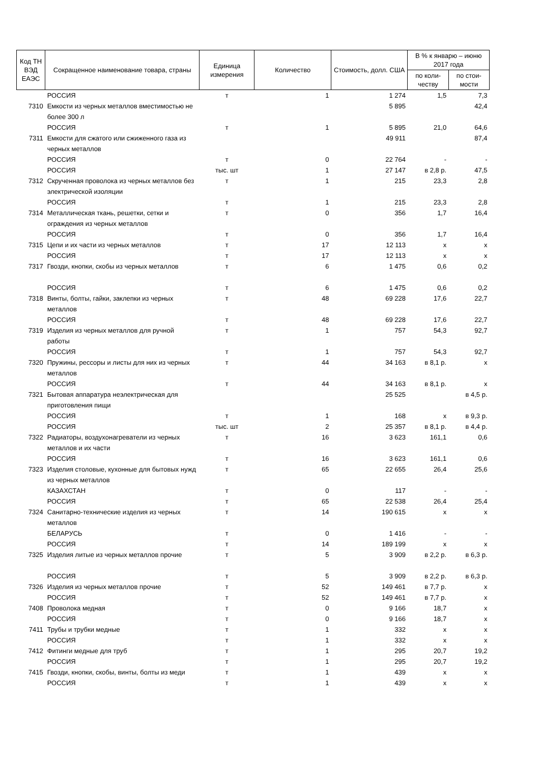| Код ТН ВЭД ЕАЭС | Сокращенное наименование товара, страны | Единица измерения | Количество | Стоимость, долл. США | В % к январю – июню 2017 года | |
| --- | --- | --- | --- | --- | --- | --- |
| | | | | | по коли-честву | по стои-мости |
| | РОССИЯ | т | 1 | 1 274 | 1,5 | 7,3 |
| 7310 | Емкости из черных металлов вместимостью не более 300 л | | | 5 895 | | 42,4 |
| | РОССИЯ | т | 1 | 5 895 | 21,0 | 64,6 |
| 7311 | Емкости для сжатого или сжиженного газа из черных металлов | | | 49 911 | | 87,4 |
| | РОССИЯ | т | 0 | 22 764 | - | - |
| | РОССИЯ | тыс. шт | 1 | 27 147 | в 2,8 р. | 47,5 |
| 7312 | Скрученная проволока из черных металлов без электрической изоляции | т | 1 | 215 | 23,3 | 2,8 |
| | РОССИЯ | т | 1 | 215 | 23,3 | 2,8 |
| 7314 | Металлическая ткань, решетки, сетки и ограждения из черных металлов | т | 0 | 356 | 1,7 | 16,4 |
| | РОССИЯ | т | 0 | 356 | 1,7 | 16,4 |
| 7315 | Цепи и их части из черных металлов | т | 17 | 12 113 | х | х |
| | РОССИЯ | т | 17 | 12 113 | х | х |
| 7317 | Гвозди, кнопки, скобы из черных металлов | т | 6 | 1 475 | 0,6 | 0,2 |
| | РОССИЯ | т | 6 | 1 475 | 0,6 | 0,2 |
| 7318 | Винты, болты, гайки, заклепки из черных металлов | т | 48 | 69 228 | 17,6 | 22,7 |
| | РОССИЯ | т | 48 | 69 228 | 17,6 | 22,7 |
| 7319 | Изделия из черных металлов для ручной работы | т | 1 | 757 | 54,3 | 92,7 |
| | РОССИЯ | т | 1 | 757 | 54,3 | 92,7 |
| 7320 | Пружины, рессоры и листы для них из черных металлов | т | 44 | 34 163 | в 8,1 р. | х |
| | РОССИЯ | т | 44 | 34 163 | в 8,1 р. | х |
| 7321 | Бытовая аппаратура неэлектрическая для приготовления пищи | | | 25 525 | | в 4,5 р. |
| | РОССИЯ | т | 1 | 168 | х | в 9,3 р. |
| | РОССИЯ | тыс. шт | 2 | 25 357 | в 8,1 р. | в 4,4 р. |
| 7322 | Радиаторы, воздухонагреватели из черных металлов и их части | т | 16 | 3 623 | 161,1 | 0,6 |
| | РОССИЯ | т | 16 | 3 623 | 161,1 | 0,6 |
| 7323 | Изделия столовые, кухонные для бытовых нужд из черных металлов | т | 65 | 22 655 | 26,4 | 25,6 |
| | КАЗАХСТАН | т | 0 | 117 | - | - |
| | РОССИЯ | т | 65 | 22 538 | 26,4 | 25,4 |
| 7324 | Санитарно-технические изделия из черных металлов | т | 14 | 190 615 | х | х |
| | БЕЛАРУСЬ | т | 0 | 1 416 | - | - |
| | РОССИЯ | т | 14 | 189 199 | х | х |
| 7325 | Изделия литые из черных металлов прочие | т | 5 | 3 909 | в 2,2 р. | в 6,3 р. |
| | РОССИЯ | т | 5 | 3 909 | в 2,2 р. | в 6,3 р. |
| 7326 | Изделия из черных металлов прочие | т | 52 | 149 461 | в 7,7 р. | х |
| | РОССИЯ | т | 52 | 149 461 | в 7,7 р. | х |
| 7408 | Проволока медная | т | 0 | 9 166 | 18,7 | х |
| | РОССИЯ | т | 0 | 9 166 | 18,7 | х |
| 7411 | Трубы и трубки медные | т | 1 | 332 | х | х |
| | РОССИЯ | т | 1 | 332 | х | х |
| 7412 | Фитинги медные для труб | т | 1 | 295 | 20,7 | 19,2 |
| | РОССИЯ | т | 1 | 295 | 20,7 | 19,2 |
| 7415 | Гвозди, кнопки, скобы, винты, болты из меди | т | 1 | 439 | х | х |
| | РОССИЯ | т | 1 | 439 | х | х |